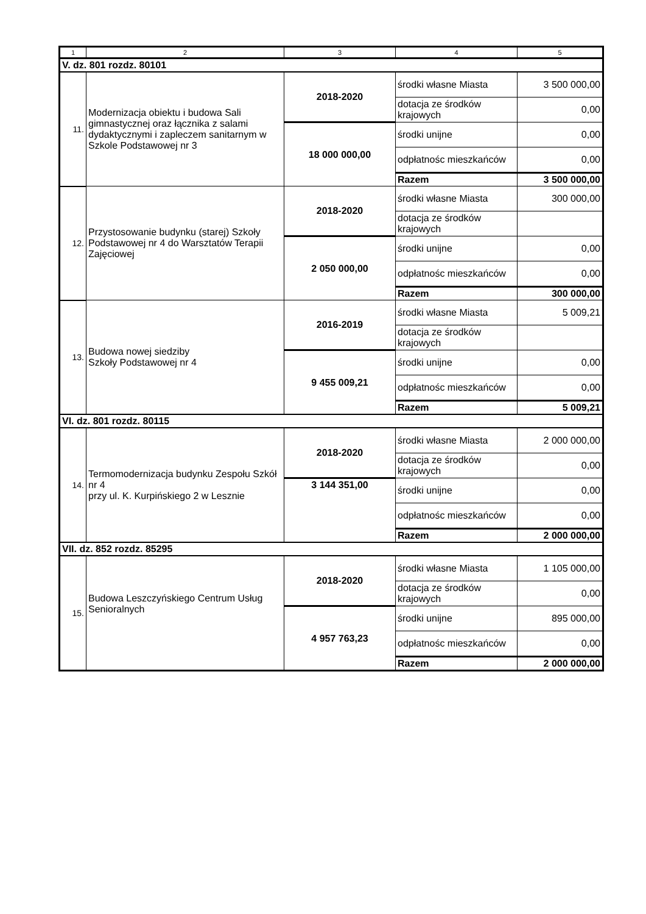| 1 | 2 | 3 | 4 | 5 |
| --- | --- | --- | --- | --- |
| V. dz. 801 rozdz. 80101 | | | | |
| 11. | Modernizacja obiektu i budowa Sali gimnastycznej oraz łącznika z salami dydaktycznymi i zapleczem sanitarnym w Szkole Podstawowej nr 3 | 2018-2020 | środki własne Miasta | 3 500 000,00 |
| | | | dotacja ze środków krajowych | 0,00 |
| | | 18 000 000,00 | środki unijne | 0,00 |
| | | | odpłatnośc mieszkańców | 0,00 |
| | | | Razem | 3 500 000,00 |
| 12. | Przystosowanie budynku (starej) Szkoły Podstawowej nr 4 do Warsztatów Terapii Zajęciowej | 2018-2020 | środki własne Miasta | 300 000,00 |
| | | | dotacja ze środków krajowych | |
| | | 2 050 000,00 | środki unijne | 0,00 |
| | | | odpłatnośc mieszkańców | 0,00 |
| | | | Razem | 300 000,00 |
| 13. | Budowa nowej siedziby Szkoły Podstawowej nr 4 | 2016-2019 | środki własne Miasta | 5 009,21 |
| | | | dotacja ze środków krajowych | |
| | | 9 455 009,21 | środki unijne | 0,00 |
| | | | odpłatnośc mieszkańców | 0,00 |
| | | | Razem | 5 009,21 |
| VI. dz. 801 rozdz. 80115 | | | | |
| 14. | Termomodernizacja budynku Zespołu Szkół nr 4 przy ul. K. Kurpińskiego 2 w Lesznie | 2018-2020 | środki własne Miasta | 2 000 000,00 |
| | | | dotacja ze środków krajowych | 0,00 |
| | | 3 144 351,00 | środki unijne | 0,00 |
| | | | odpłatnośc mieszkańców | 0,00 |
| | | | Razem | 2 000 000,00 |
| VII. dz. 852 rozdz. 85295 | | | | |
| 15. | Budowa Leszczyńskiego Centrum Usług Senioralnych | 2018-2020 | środki własne Miasta | 1 105 000,00 |
| | | | dotacja ze środków krajowych | 0,00 |
| | | 4 957 763,23 | środki unijne | 895 000,00 |
| | | | odpłatnośc mieszkańców | 0,00 |
| | | | Razem | 2 000 000,00 |